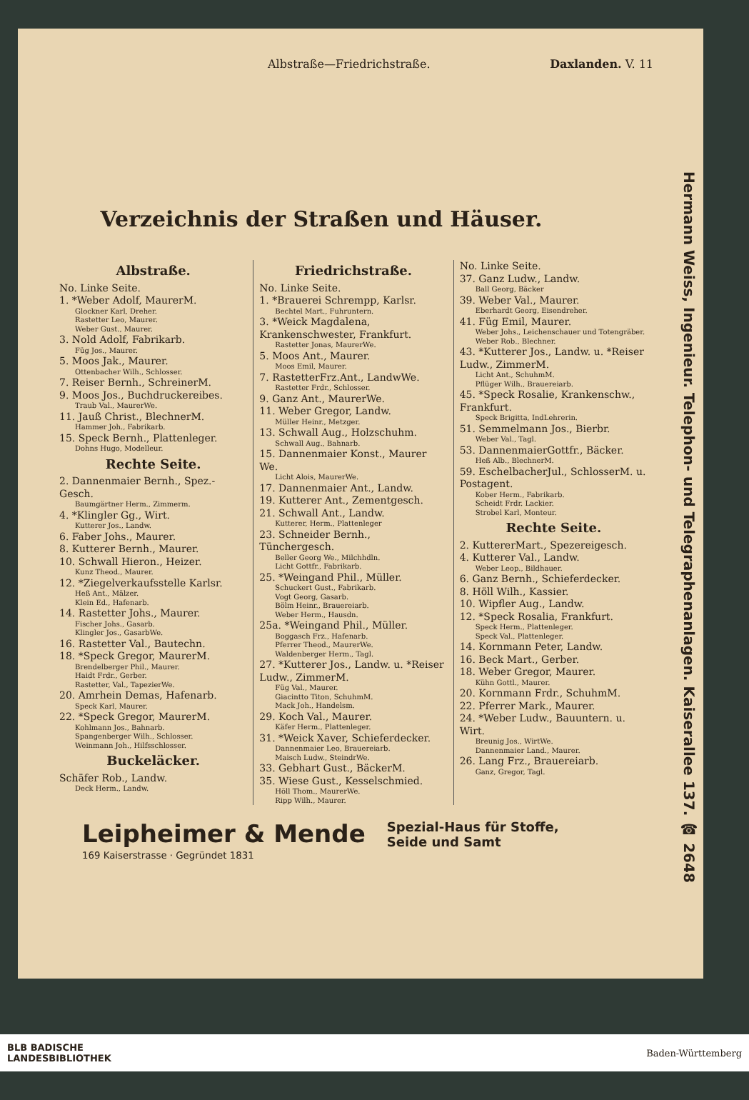Albstraße—Friedrichstraße. Daxlanden. V. 11
Verzeichnis der Straßen und Häuser.
Albstraße.
No. Linke Seite.
1. *Weber Adolf, MaurerM.
Glockner Karl, Dreher.
Rastetter Leo, Maurer.
Weber Gust., Maurer.
3. Nold Adolf, Fabrikarb.
Füg Jos., Maurer.
5. Moos Jak., Maurer.
Ottenbacher Wilh., Schlosser.
7. Reiser Bernh., SchreinerM.
9. Moos Jos., Buchdruckereibes.
Traub Val., MaurerWe.
11. Jauß Christ., BlechnerM.
Hammer Joh., Fabrikarb.
15. Speck Bernh., Plattenleger.
Dohns Hugo, Modelleur.
Rechte Seite.
2. Dannenmaier Bernh., Spez.-Gesch.
Baumgärtner Herm., Zimmerm.
4. *Klingler Gg., Wirt.
Kutterer Jos., Landw.
6. Faber Johs., Maurer.
8. Kutterer Bernh., Maurer.
10. Schwall Hieron., Heizer.
Kunz Theod., Maurer.
12. *Ziegelverkaufsstelle Karlsr.
Heß Ant., Mälzer.
Klein Ed., Hafenarb.
14. Rastetter Johs., Maurer.
Fischer Johs., Gasarb.
Klingler Jos., GasarbWe.
16. Rastetter Val., Bautechn.
18. *Speck Gregor, MaurerM.
Brendelberger Phil., Maurer.
Haidt Frdr., Gerber.
Rastetter, Val., TapezierWe.
20. Amrhein Demas, Hafenarb.
Speck Karl, Maurer.
22. *Speck Gregor, MaurerM.
Kohlmann Jos., Bahnarb.
Spangenberger Wilh., Schlosser.
Weinmann Joh., Hilfsschlosser.
Buckeläcker.
Schäfer Rob., Landw.
Deck Herm., Landw.
Friedrichstraße.
No. Linke Seite.
1. *Brauerei Schrempp, Karlsr.
Bechtel Mart., Fuhruntern.
3. *Weick Magdalena, Krankenschwester, Frankfurt.
Rastetter Jonas, MaurerWe.
5. Moos Ant., Maurer.
Moos Emil, Maurer.
7. RastetterFrz.Ant., LandwWe.
Rastetter Frdr., Schlosser.
9. Ganz Ant., MaurerWe.
11. Weber Gregor, Landw.
Müller Heinr., Metzger.
13. Schwall Aug., Holzschuhm.
Schwall Aug., Bahnarb.
15. Dannenmaier Konst., Maurer We.
Licht Alois, MaurerWe.
17. Dannenmaier Ant., Landw.
19. Kutterer Ant., Zementgesch.
21. Schwall Ant., Landw.
Kutterer, Herm., Plattenleger
23. Schneider Bernh., Tünchergesch.
Beller Georg We., Milchhdln.
Licht Gottfr., Fabrikarb.
25. *Weingand Phil., Müller.
Schuckert Gust., Fabrikarb.
Vogt Georg, Gasarb.
Bölm Heinr., Brauereiarb.
Weber Herm., Hausdn.
25a. *Weingand Phil., Müller.
Boggasch Frz., Hafenarb.
Pferrer Theod., MaurerWe.
Waldenberger Herm., Tagl.
27. *Kutterer Jos., Landw. u. *Reiser Ludw., ZimmerM.
Füg Val., Maurer.
Giacintto Titon, SchuhmM.
Mack Joh., Handelsm.
29. Koch Val., Maurer.
Käfer Herm., Plattenleger.
31. *Weick Xaver, Schieferdecker.
Dannenmaier Leo, Brauereiarb.
Maisch Ludw., SteindrWe.
33. Gebhart Gust., BäckerM.
35. Wiese Gust., Kesselschmied.
Höll Thom., MaurerWe.
Ripp Wilh., Maurer.
No. Linke Seite.
37. Ganz Ludw., Landw.
Ball Georg, Bäcker
39. Weber Val., Maurer.
Eberhardt Georg, Eisendreher.
41. Füg Emil, Maurer.
Weber Johs., Leichenschauer und Totengräber.
Weber Rob., Blechner.
43. *Kutterer Jos., Landw. u. *Reiser Ludw., ZimmerM.
Licht Ant., SchuhmM.
Pflüger Wilh., Brauereiarb.
45. *Speck Rosalie, Krankenschw., Frankfurt.
Speck Brigitta, IndLehrerin.
51. Semmelmann Jos., Bierbr.
Weber Val., Tagl.
53. DannenmaierGottfr., Bäcker.
Heß Alb., BlechnerM.
59. EschelbacherJul., SchlosserM. u. Postagent.
Kober Herm., Fabrikarb.
Scheidt Frdr. Lackier.
Strobel Karl, Monteur.
Rechte Seite.
2. KuttererMart., Spezereigesch.
4. Kutterer Val., Landw.
Weber Leop., Bildhauer.
6. Ganz Bernh., Schieferdecker.
8. Höll Wilh., Kassier.
10. Wipfler Aug., Landw.
12. *Speck Rosalia, Frankfurt.
Speck Herm., Plattenleger.
Speck Val., Plattenleger.
14. Kornmann Peter, Landw.
16. Beck Mart., Gerber.
18. Weber Gregor, Maurer.
Kühn Gottl., Maurer.
20. Kornmann Frdr., SchuhmM.
22. Pferrer Mark., Maurer.
24. *Weber Ludw., Bauuntern. u. Wirt.
Breunig Jos., WirtWe.
Dannenmaier Land., Maurer.
26. Lang Frz., Brauereiarb.
Ganz, Gregor, Tagl.
Hermann Weiss, Ingenieur. Telephon- und Telegraphenanlagen. Kaiserallee 137. ☎ 2648
Leipheimer & Mende
169 Kaiserstrasse · Gegründet 1831
Spezial-Haus für Stoffe,
Seide und Samt
BLB BADISCHE
LANDESBIBLIOTHEK Baden-Württemberg